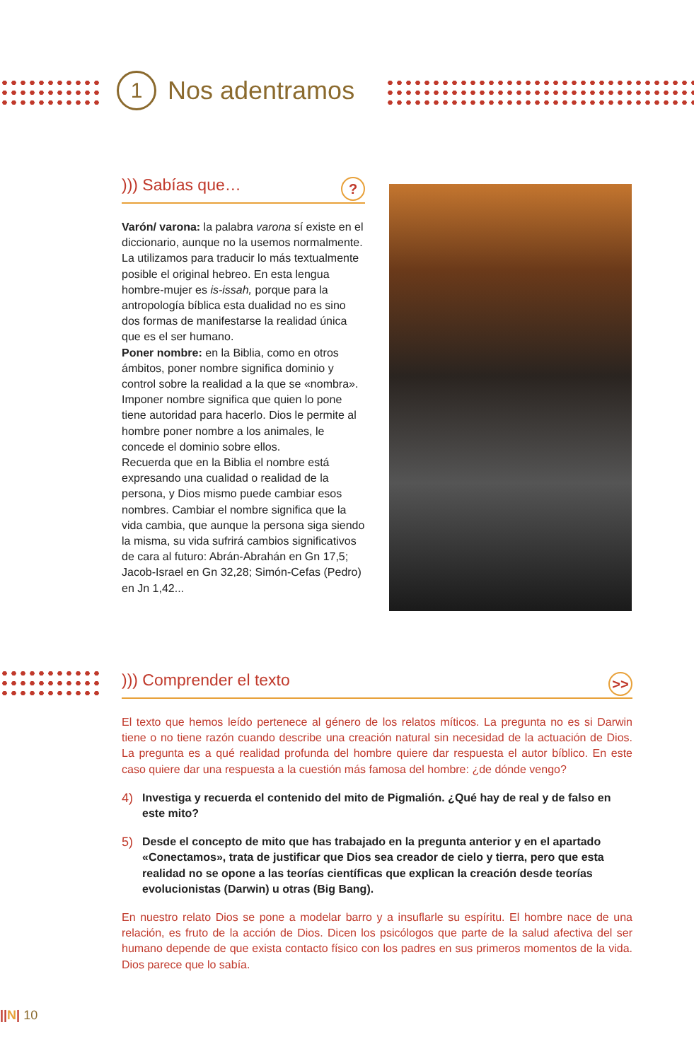1
Nos adentramos
))) Sabías que…?
Varón/ varona: la palabra varona sí existe en el diccionario, aunque no la usemos normalmente. La utilizamos para traducir lo más textualmente posible el original hebreo. En esta lengua hombre-mujer es is-issah, porque para la antropología bíblica esta dualidad no es sino dos formas de manifestarse la realidad única que es el ser humano.
Poner nombre: en la Biblia, como en otros ámbitos, poner nombre significa dominio y control sobre la realidad a la que se «nombra». Imponer nombre significa que quien lo pone tiene autoridad para hacerlo. Dios le permite al hombre poner nombre a los animales, le concede el dominio sobre ellos.
Recuerda que en la Biblia el nombre está expresando una cualidad o realidad de la persona, y Dios mismo puede cambiar esos nombres. Cambiar el nombre significa que la vida cambia, que aunque la persona siga siendo la misma, su vida sufrirá cambios significativos de cara al futuro: Abrán-Abrahán en Gn 17,5; Jacob-Israel en Gn 32,28; Simón-Cefas (Pedro) en Jn 1,42...
))) Comprender el texto >>
El texto que hemos leído pertenece al género de los relatos míticos. La pregunta no es si Darwin tiene o no tiene razón cuando describe una creación natural sin necesidad de la actuación de Dios. La pregunta es a qué realidad profunda del hombre quiere dar respuesta el autor bíblico. En este caso quiere dar una respuesta a la cuestión más famosa del hombre: ¿de dónde vengo?
4) Investiga y recuerda el contenido del mito de Pigmalión. ¿Qué hay de real y de falso en este mito?
5) Desde el concepto de mito que has trabajado en la pregunta anterior y en el apartado «Conectamos», trata de justificar que Dios sea creador de cielo y tierra, pero que esta realidad no se opone a las teorías científicas que explican la creación desde teorías evolucionistas (Darwin) u otras (Big Bang).
En nuestro relato Dios se pone a modelar barro y a insuflarle su espíritu. El hombre nace de una relación, es fruto de la acción de Dios. Dicen los psicólogos que parte de la salud afectiva del ser humano depende de que exista contacto físico con los padres en sus primeros momentos de la vida. Dios parece que lo sabía.
||N| 10